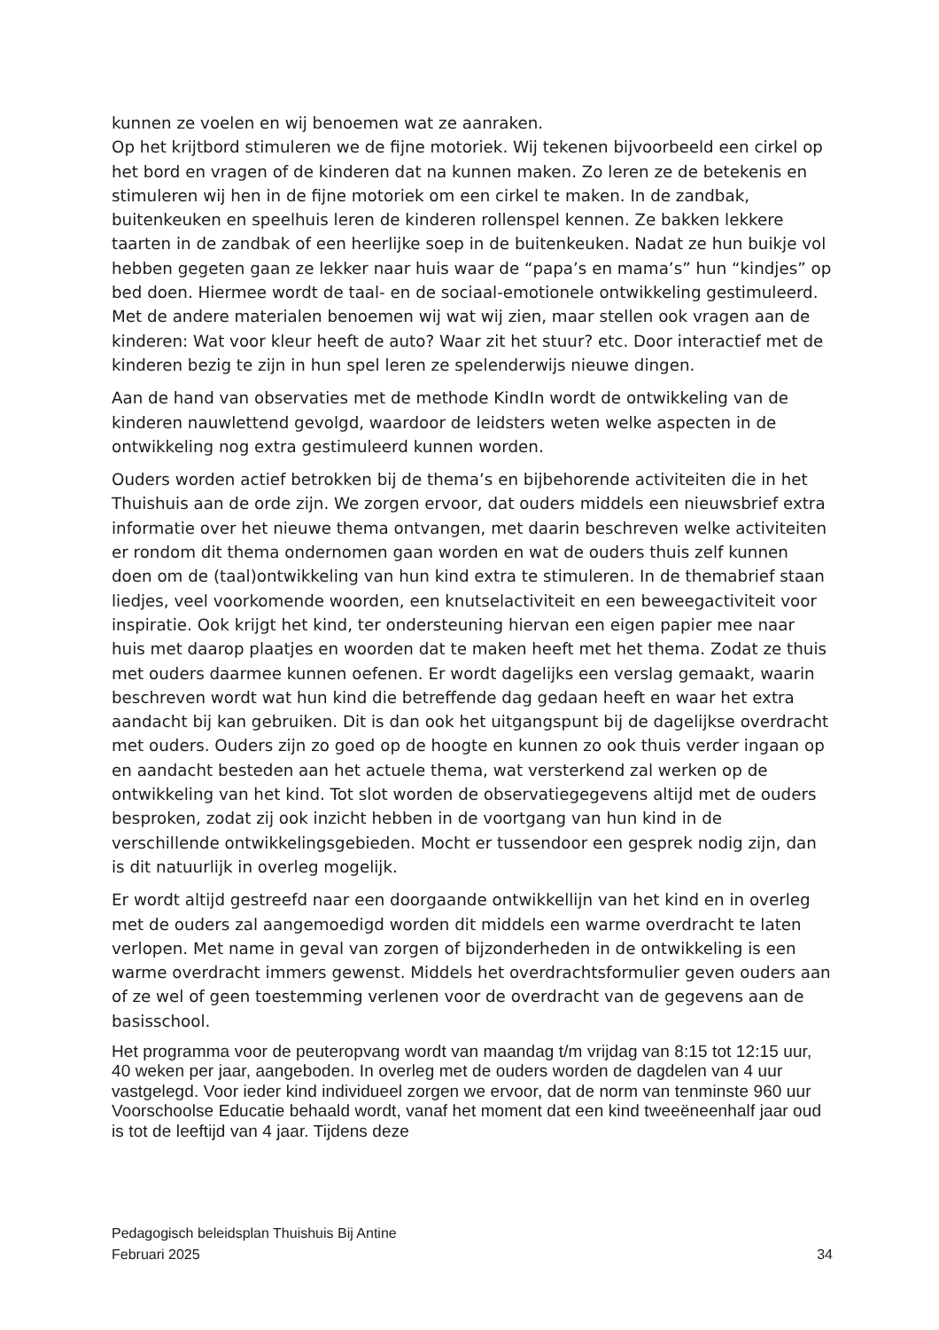kunnen ze voelen en wij benoemen wat ze aanraken.
Op het krijtbord stimuleren we de fijne motoriek. Wij tekenen bijvoorbeeld een cirkel op het bord en vragen of de kinderen dat na kunnen maken. Zo leren ze de betekenis en stimuleren wij hen in de fijne motoriek om een cirkel te maken. In de zandbak, buitenkeuken en speelhuis leren de kinderen rollenspel kennen. Ze bakken lekkere taarten in de zandbak of een heerlijke soep in de buitenkeuken. Nadat ze hun buikje vol hebben gegeten gaan ze lekker naar huis waar de “papa’s en mama’s” hun “kindjes” op bed doen. Hiermee wordt de taal- en de sociaal-emotionele ontwikkeling gestimuleerd.
Met de andere materialen benoemen wij wat wij zien, maar stellen ook vragen aan de kinderen: Wat voor kleur heeft de auto? Waar zit het stuur? etc. Door interactief met de kinderen bezig te zijn in hun spel leren ze spelenderwijs nieuwe dingen.
Aan de hand van observaties met de methode KindIn wordt de ontwikkeling van de kinderen nauwlettend gevolgd, waardoor de leidsters weten welke aspecten in de ontwikkeling nog extra gestimuleerd kunnen worden.
Ouders worden actief betrokken bij de thema’s en bijbehorende activiteiten die in het Thuishuis aan de orde zijn. We zorgen ervoor, dat ouders middels een nieuwsbrief extra informatie over het nieuwe thema ontvangen, met daarin beschreven welke activiteiten er rondom dit thema ondernomen gaan worden en wat de ouders thuis zelf kunnen doen om de (taal)ontwikkeling van hun kind extra te stimuleren. In de themabrief staan liedjes, veel voorkomende woorden, een knutselactiviteit en een beweegactiviteit voor inspiratie. Ook krijgt het kind, ter ondersteuning hiervan een eigen papier mee naar huis met daarop plaatjes en woorden dat te maken heeft met het thema. Zodat ze thuis met ouders daarmee kunnen oefenen. Er wordt dagelijks een verslag gemaakt, waarin beschreven wordt wat hun kind die betreffende dag gedaan heeft en waar het extra aandacht bij kan gebruiken. Dit is dan ook het uitgangspunt bij de dagelijkse overdracht met ouders. Ouders zijn zo goed op de hoogte en kunnen zo ook thuis verder ingaan op en aandacht besteden aan het actuele thema, wat versterkend zal werken op de ontwikkeling van het kind. Tot slot worden de observatiegegevens altijd met de ouders besproken, zodat zij ook inzicht hebben in de voortgang van hun kind in de verschillende ontwikkelingsgebieden. Mocht er tussendoor een gesprek nodig zijn, dan is dit natuurlijk in overleg mogelijk.
Er wordt altijd gestreefd naar een doorgaande ontwikkellijn van het kind en in overleg met de ouders zal aangemoedigd worden dit middels een warme overdracht te laten verlopen. Met name in geval van zorgen of bijzonderheden in de ontwikkeling is een warme overdracht immers gewenst. Middels het overdrachtsformulier geven ouders aan of ze wel of geen toestemming verlenen voor de overdracht van de gegevens aan de basisschool.
Het programma voor de peuteropvang wordt van maandag t/m vrijdag van 8:15 tot 12:15 uur, 40 weken per jaar, aangeboden. In overleg met de ouders worden de dagdelen van 4 uur vastgelegd. Voor ieder kind individueel zorgen we ervoor, dat de norm van tenminste 960 uur Voorschoolse Educatie behaald wordt, vanaf het moment dat een kind tweeëneenhalf jaar oud is tot de leeftijd van 4 jaar. Tijdens deze
Pedagogisch beleidsplan Thuishuis Bij Antine
Februari 2025 34